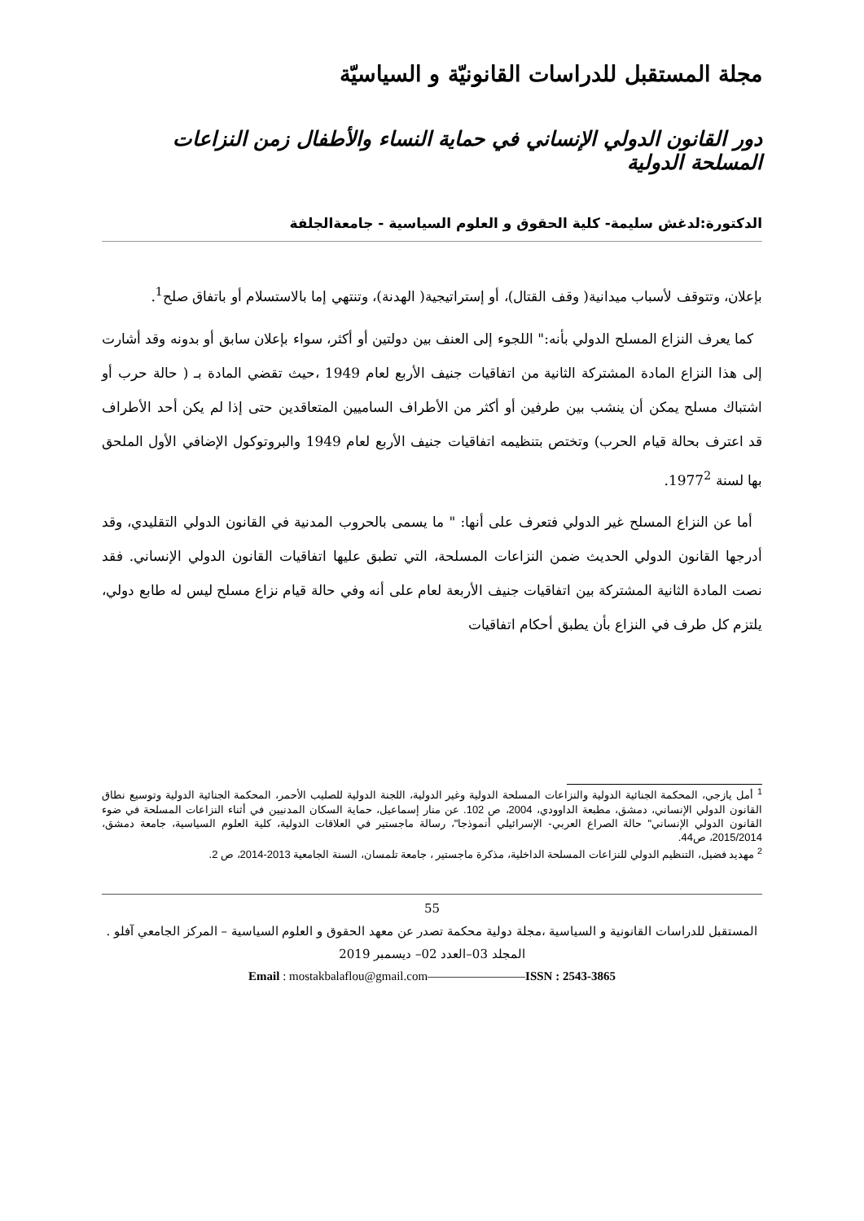مجلة المستقبل للدراسات القانونيّة و السياسيّة
دور القانون الدولي الإنساني في حماية النساء والأطفال زمن النزاعات المسلحة الدولية
الدكتورة:لدغش سليمة- كلية الحقوق و العلوم السياسية - جامعةالجلفة
بإعلان، وتتوقف لأسباب ميدانية( وقف القتال)، أو إستراتيجية( الهدنة)، وتنتهي إما بالاستسلام أو باتفاق صلح<sup>1</sup>.
كما يعرف النزاع المسلح الدولي بأنه:" اللجوء إلى العنف بين دولتين أو أكثر، سواء بإعلان سابق أو بدونه وقد أشارت إلى هذا النزاع المادة المشتركة الثانية من اتفاقيات جنيف الأربع لعام 1949 ،حيث تقضي المادة بـ ( حالة حرب أو اشتباك مسلح يمكن أن ينشب بين طرفين أو أكثر من الأطراف الساميين المتعاقدين حتى إذا لم يكن أحد الأطراف قد اعترف بحالة قيام الحرب) وتختص بتنظيمه اتفاقيات جنيف الأربع لعام 1949 والبروتوكول الإضافي الأول الملحق بها لسنة 1977<sup>2</sup>.
أما عن النزاع المسلح غير الدولي فتعرف على أنها: " ما يسمى بالحروب المدنية في القانون الدولي التقليدي، وقد أدرجها القانون الدولي الحديث ضمن النزاعات المسلحة، التي تطبق عليها اتفاقيات القانون الدولي الإنساني. فقد نصت المادة الثانية المشتركة بين اتفاقيات جنيف الأربعة لعام على أنه وفي حالة قيام نزاع مسلح ليس له طابع دولي، يلتزم كل طرف في النزاع بأن يطبق أحكام اتفاقيات
<sup>1</sup> أمل يازجي، المحكمة الجنائية الدولية والنزاعات المسلحة الدولية وغير الدولية، اللجنة الدولية للصليب الأحمر، المحكمة الجنائية الدولية وتوسيع نطاق القانون الدولي الإنساني، دمشق، مطبعة الداوودي، 2004، ص 102. عن منار إسماعيل، حماية السكان المدنيين في أثناء النزاعات المسلحة في ضوء القانون الدولي الإنساني" حالة الصراع العربي- الإسرائيلي أنموذجا"، رسالة ماجستير في العلاقات الدولية، كلية العلوم السياسية، جامعة دمشق، 2015/2014، ص44.
<sup>2</sup> مهديد فضيل، التنظيم الدولي للنزاعات المسلحة الداخلية، مذكرة ماجستير ، جامعة تلمسان، السنة الجامعية 2013-2014، ص 2.
55
المستقبل للدراسات القانونية و السياسية ،مجلة دولية محكمة تصدر عن معهد الحقوق و العلوم السياسية – المركز الجامعي آفلو .
المجلد 03–العدد 02– ديسمبر 2019
Email : mostakbalaflou@gmail.com————————ISSN : 2543-3865